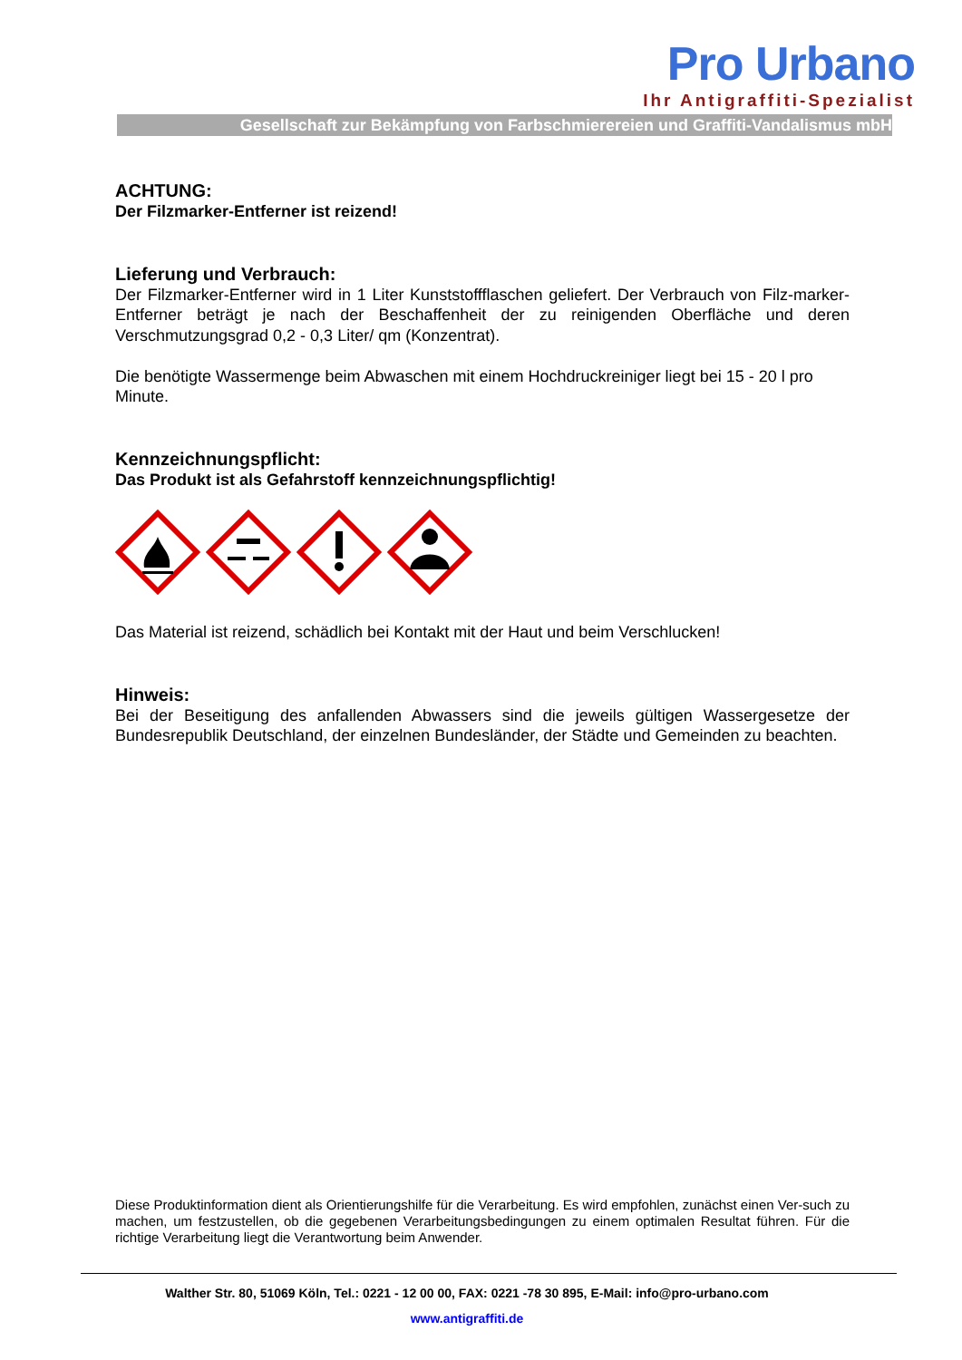Pro Urbano
Ihr Antigraffiti-Spezialist
Gesellschaft zur Bekämpfung von Farbschmierereien und Graffiti-Vandalismus mbH
ACHTUNG:
Der Filzmarker-Entferner ist reizend!
Lieferung und Verbrauch:
Der Filzmarker-Entferner wird in 1 Liter Kunststoffflaschen geliefert. Der Verbrauch von Filz-marker-Entferner beträgt je nach der Beschaffenheit der zu reinigenden Oberfläche und deren Verschmutzungsgrad 0,2 - 0,3 Liter/ qm (Konzentrat).
Die benötigte Wassermenge beim Abwaschen mit einem Hochdruckreiniger liegt bei 15 - 20 l pro Minute.
Kennzeichnungspflicht:
Das Produkt ist als Gefahrstoff kennzeichnungspflichtig!
Das Material ist reizend, schädlich bei Kontakt mit der Haut und beim Verschlucken!
Hinweis:
Bei der Beseitigung des anfallenden Abwassers sind die jeweils gültigen Wassergesetze der Bundesrepublik Deutschland, der einzelnen Bundesländer, der Städte und Gemeinden zu beachten.
Diese Produktinformation dient als Orientierungshilfe für die Verarbeitung. Es wird empfohlen, zunächst einen Ver-such zu machen, um festzustellen, ob die gegebenen Verarbeitungsbedingungen zu einem optimalen Resultat führen. Für die richtige Verarbeitung liegt die Verantwortung beim Anwender.
Walther Str. 80, 51069 Köln, Tel.: 0221 - 12 00 00, FAX: 0221 -78 30 895, E-Mail: info@pro-urbano.com
www.antigraffiti.de